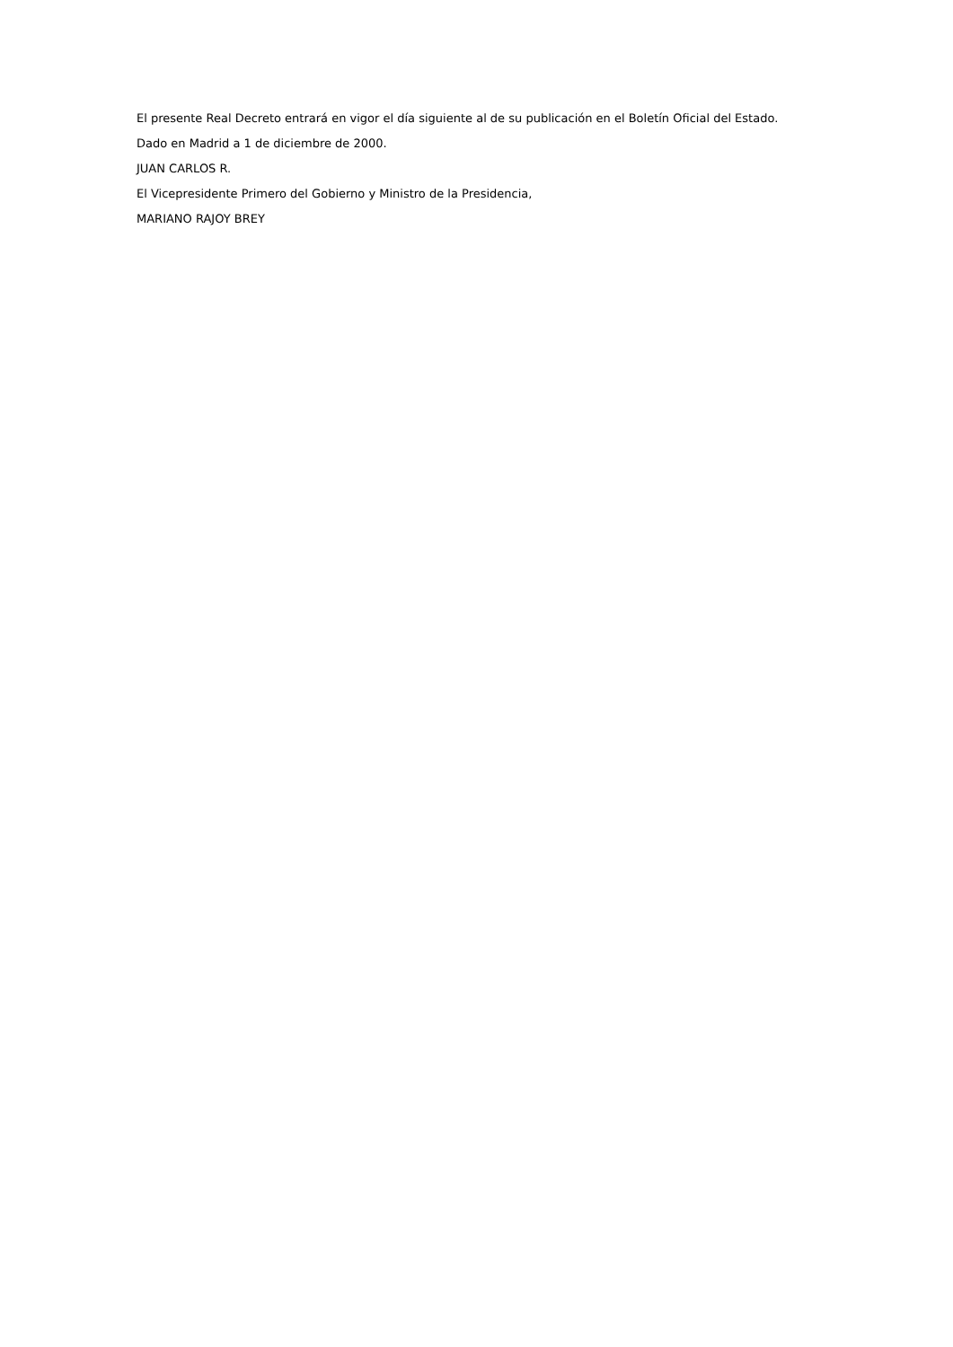El presente Real Decreto entrará en vigor el día siguiente al de su publicación en el Boletín Oficial del Estado.
Dado en Madrid a 1 de diciembre de 2000.
JUAN CARLOS R.
El Vicepresidente Primero del Gobierno y Ministro de la Presidencia,
MARIANO RAJOY BREY